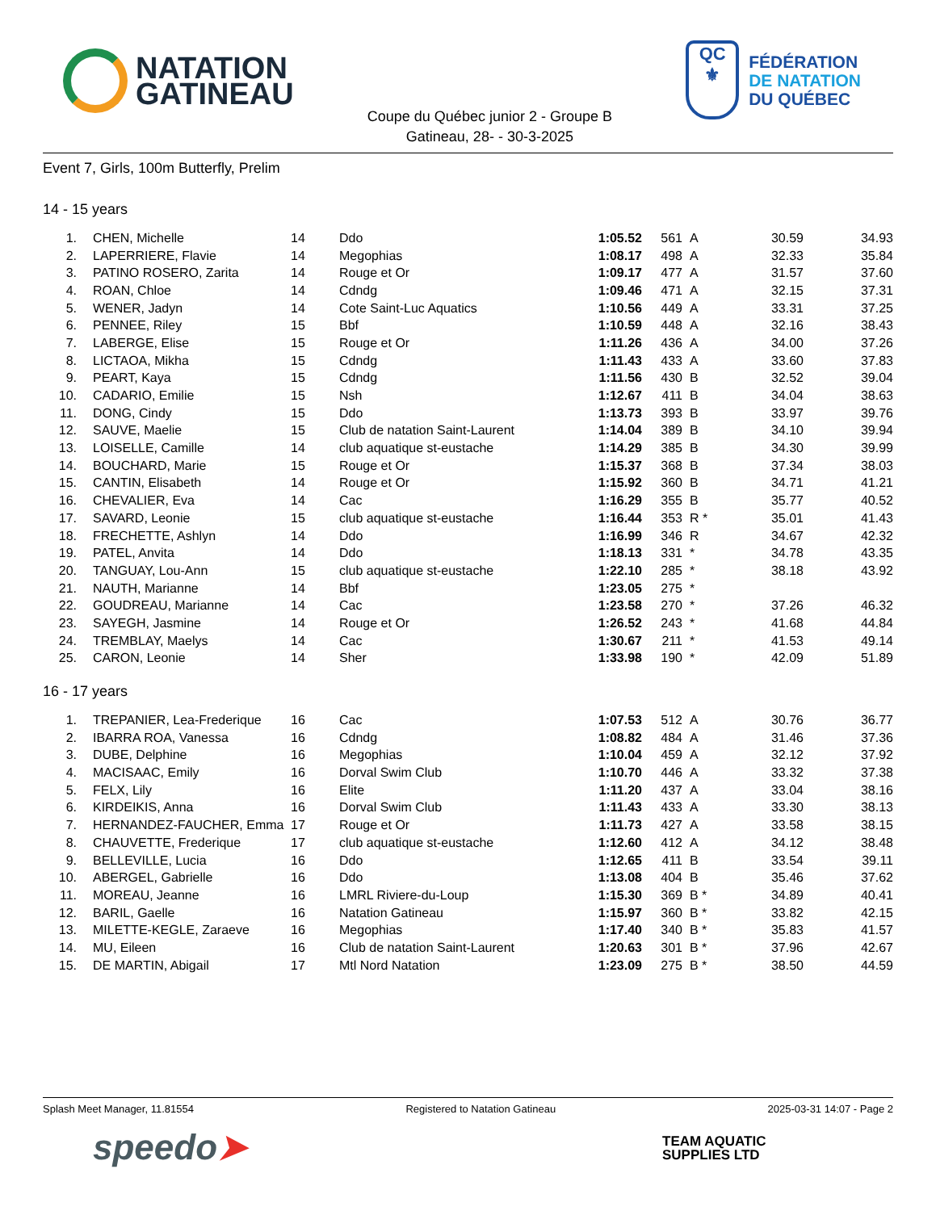NATATION
GATINEAU
Coupe du Québec junior 2 - Groupe B
Gatineau, 28- - 30-3-2025
QC
⚜
FÉDÉRATION
DE NATATION
DU QUÉBEC
Event 7, Girls, 100m Butterfly, Prelim
14 - 15 years
| 1. | | CHEN, Michelle | 14 | Ddo | 1:05.52 | 561 | A | 30.59 | 34.93 |
| 2. | | LAPERRIERE, Flavie | 14 | Megophias | 1:08.17 | 498 | A | 32.33 | 35.84 |
| 3. | | PATINO ROSERO, Zarita | 14 | Rouge et Or | 1:09.17 | 477 | A | 31.57 | 37.60 |
| 4. | | ROAN, Chloe | 14 | Cdndg | 1:09.46 | 471 | A | 32.15 | 37.31 |
| 5. | | WENER, Jadyn | 14 | Cote Saint-Luc Aquatics | 1:10.56 | 449 | A | 33.31 | 37.25 |
| 6. | | PENNEE, Riley | 15 | Bbf | 1:10.59 | 448 | A | 32.16 | 38.43 |
| 7. | | LABERGE, Elise | 15 | Rouge et Or | 1:11.26 | 436 | A | 34.00 | 37.26 |
| 8. | | LICTAOA, Mikha | 15 | Cdndg | 1:11.43 | 433 | A | 33.60 | 37.83 |
| 9. | | PEART, Kaya | 15 | Cdndg | 1:11.56 | 430 | B | 32.52 | 39.04 |
| 10. | | CADARIO, Emilie | 15 | Nsh | 1:12.67 | 411 | B | 34.04 | 38.63 |
| 11. | | DONG, Cindy | 15 | Ddo | 1:13.73 | 393 | B | 33.97 | 39.76 |
| 12. | | SAUVE, Maelie | 15 | Club de natation Saint-Laurent | 1:14.04 | 389 | B | 34.10 | 39.94 |
| 13. | | LOISELLE, Camille | 14 | club aquatique st-eustache | 1:14.29 | 385 | B | 34.30 | 39.99 |
| 14. | | BOUCHARD, Marie | 15 | Rouge et Or | 1:15.37 | 368 | B | 37.34 | 38.03 |
| 15. | | CANTIN, Elisabeth | 14 | Rouge et Or | 1:15.92 | 360 | B | 34.71 | 41.21 |
| 16. | | CHEVALIER, Eva | 14 | Cac | 1:16.29 | 355 | B | 35.77 | 40.52 |
| 17. | | SAVARD, Leonie | 15 | club aquatique st-eustache | 1:16.44 | 353 | R * | 35.01 | 41.43 |
| 18. | | FRECHETTE, Ashlyn | 14 | Ddo | 1:16.99 | 346 | R | 34.67 | 42.32 |
| 19. | | PATEL, Anvita | 14 | Ddo | 1:18.13 | 331 | * | 34.78 | 43.35 |
| 20. | | TANGUAY, Lou-Ann | 15 | club aquatique st-eustache | 1:22.10 | 285 | * | 38.18 | 43.92 |
| 21. | | NAUTH, Marianne | 14 | Bbf | 1:23.05 | 275 | * | | |
| 22. | | GOUDREAU, Marianne | 14 | Cac | 1:23.58 | 270 | * | 37.26 | 46.32 |
| 23. | | SAYEGH, Jasmine | 14 | Rouge et Or | 1:26.52 | 243 | * | 41.68 | 44.84 |
| 24. | | TREMBLAY, Maelys | 14 | Cac | 1:30.67 | 211 | * | 41.53 | 49.14 |
| 25. | | CARON, Leonie | 14 | Sher | 1:33.98 | 190 | * | 42.09 | 51.89 |
16 - 17 years
| 1. | | TREPANIER, Lea-Frederique | 16 | Cac | 1:07.53 | 512 | A | 30.76 | 36.77 |
| 2. | | IBARRA ROA, Vanessa | 16 | Cdndg | 1:08.82 | 484 | A | 31.46 | 37.36 |
| 3. | | DUBE, Delphine | 16 | Megophias | 1:10.04 | 459 | A | 32.12 | 37.92 |
| 4. | | MACISAAC, Emily | 16 | Dorval Swim Club | 1:10.70 | 446 | A | 33.32 | 37.38 |
| 5. | | FELX, Lily | 16 | Elite | 1:11.20 | 437 | A | 33.04 | 38.16 |
| 6. | | KIRDEIKIS, Anna | 16 | Dorval Swim Club | 1:11.43 | 433 | A | 33.30 | 38.13 |
| 7. | | HERNANDEZ-FAUCHER, Emma | 17 | Rouge et Or | 1:11.73 | 427 | A | 33.58 | 38.15 |
| 8. | | CHAUVETTE, Frederique | 17 | club aquatique st-eustache | 1:12.60 | 412 | A | 34.12 | 38.48 |
| 9. | | BELLEVILLE, Lucia | 16 | Ddo | 1:12.65 | 411 | B | 33.54 | 39.11 |
| 10. | | ABERGEL, Gabrielle | 16 | Ddo | 1:13.08 | 404 | B | 35.46 | 37.62 |
| 11. | | MOREAU, Jeanne | 16 | LMRL Riviere-du-Loup | 1:15.30 | 369 | B * | 34.89 | 40.41 |
| 12. | | BARIL, Gaelle | 16 | Natation Gatineau | 1:15.97 | 360 | B * | 33.82 | 42.15 |
| 13. | | MILETTE-KEGLE, Zaraeve | 16 | Megophias | 1:17.40 | 340 | B * | 35.83 | 41.57 |
| 14. | | MU, Eileen | 16 | Club de natation Saint-Laurent | 1:20.63 | 301 | B * | 37.96 | 42.67 |
| 15. | | DE MARTIN, Abigail | 17 | Mtl Nord Natation | 1:23.09 | 275 | B * | 38.50 | 44.59 |
Splash Meet Manager, 11.81554 Registered to Natation Gatineau 2025-03-31 14:07 - Page 2
speedo➤
TEAM AQUATIC
SUPPLIES LTD